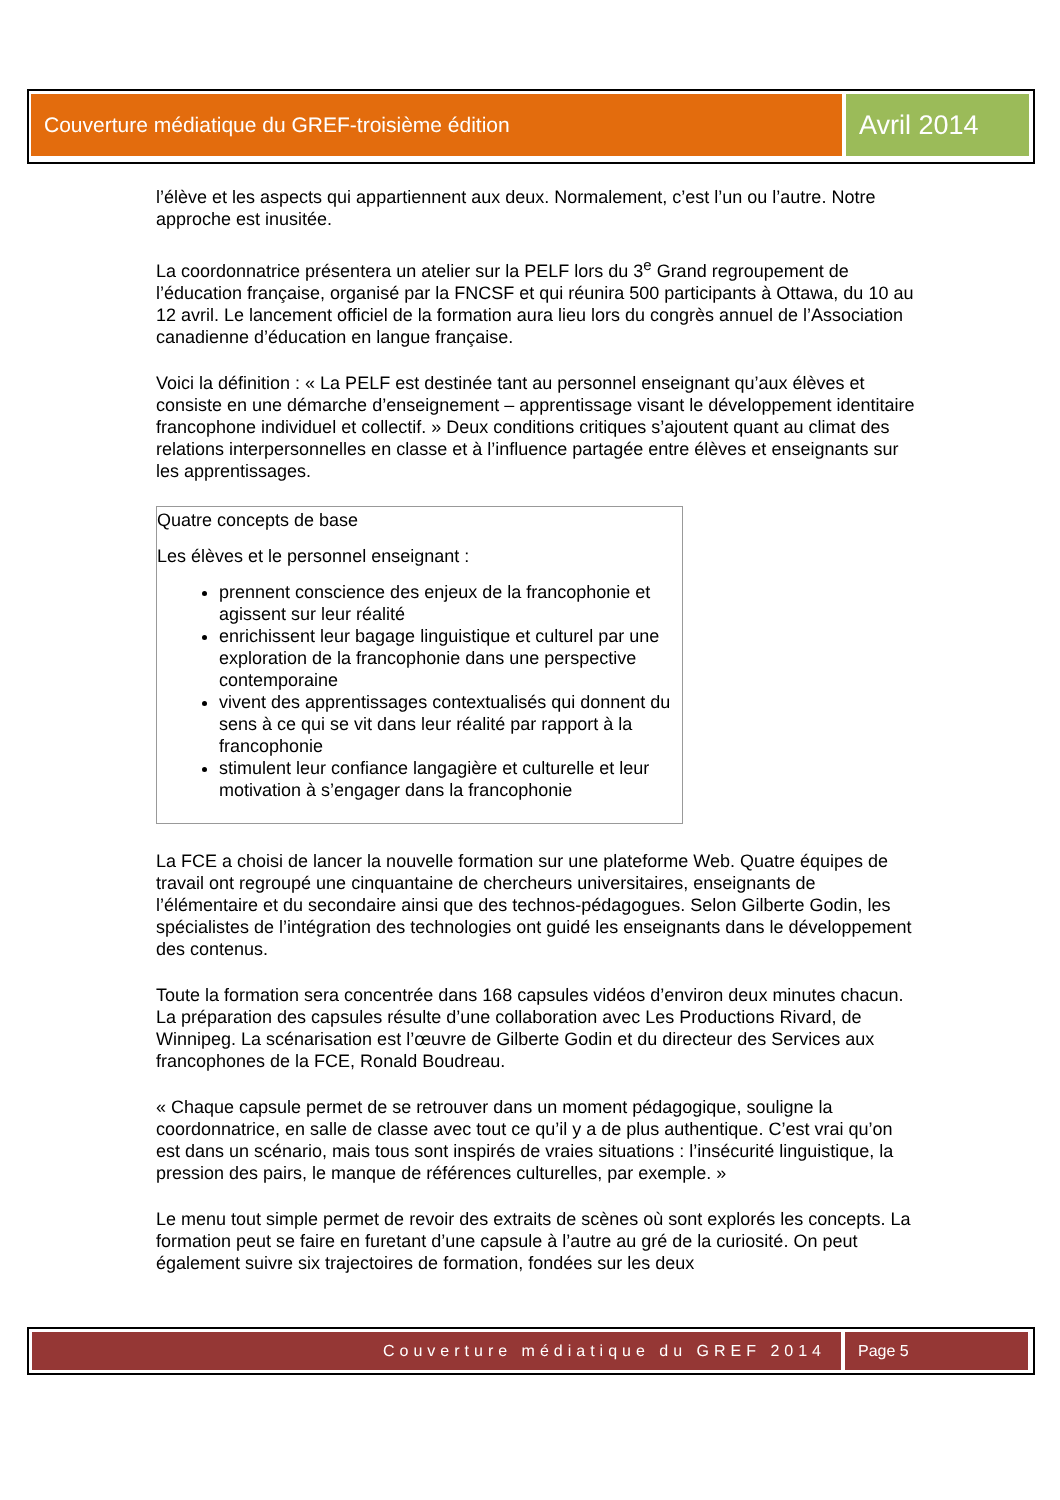Couverture médiatique du GREF-troisième édition
Avril 2014
l’élève et les aspects qui appartiennent aux deux. Normalement, c’est l’un ou l’autre. Notre approche est inusitée.
La coordonnatrice présentera un atelier sur la PELF lors du 3<sup>e</sup> Grand regroupement de l’éducation française, organisé par la FNCSF et qui réunira 500 participants à Ottawa, du 10 au 12 avril. Le lancement officiel de la formation aura lieu lors du congrès annuel de l’Association canadienne d’éducation en langue française.
Voici la définition : « La PELF est destinée tant au personnel enseignant qu’aux élèves et consiste en une démarche d’enseignement – apprentissage visant le développement identitaire francophone individuel et collectif. » Deux conditions critiques s’ajoutent quant au climat des relations interpersonnelles en classe et à l’influence partagée entre élèves et enseignants sur les apprentissages.
Quatre concepts de base
Les élèves et le personnel enseignant :
prennent conscience des enjeux de la francophonie et agissent sur leur réalité
enrichissent leur bagage linguistique et culturel par une exploration de la francophonie dans une perspective contemporaine
vivent des apprentissages contextualisés qui donnent du sens à ce qui se vit dans leur réalité par rapport à la francophonie
stimulent leur confiance langagière et culturelle et leur motivation à s’engager dans la francophonie
La FCE a choisi de lancer la nouvelle formation sur une plateforme Web. Quatre équipes de travail ont regroupé une cinquantaine de chercheurs universitaires, enseignants de l’élémentaire et du secondaire ainsi que des technos-pédagogues. Selon Gilberte Godin, les spécialistes de l’intégration des technologies ont guidé les enseignants dans le développement des contenus.
Toute la formation sera concentrée dans 168 capsules vidéos d’environ deux minutes chacun. La préparation des capsules résulte d’une collaboration avec Les Productions Rivard, de Winnipeg. La scénarisation est l’œuvre de Gilberte Godin et du directeur des Services aux francophones de la FCE, Ronald Boudreau.
« Chaque capsule permet de se retrouver dans un moment pédagogique, souligne la coordonnatrice, en salle de classe avec tout ce qu’il y a de plus authentique. C’est vrai qu’on est dans un scénario, mais tous sont inspirés de vraies situations : l’insécurité linguistique, la pression des pairs, le manque de références culturelles, par exemple. »
Le menu tout simple permet de revoir des extraits de scènes où sont explorés les concepts. La formation peut se faire en furetant d’une capsule à l’autre au gré de la curiosité. On peut également suivre six trajectoires de formation, fondées sur les deux
Couverture médiatique du GREF 2014 Page 5